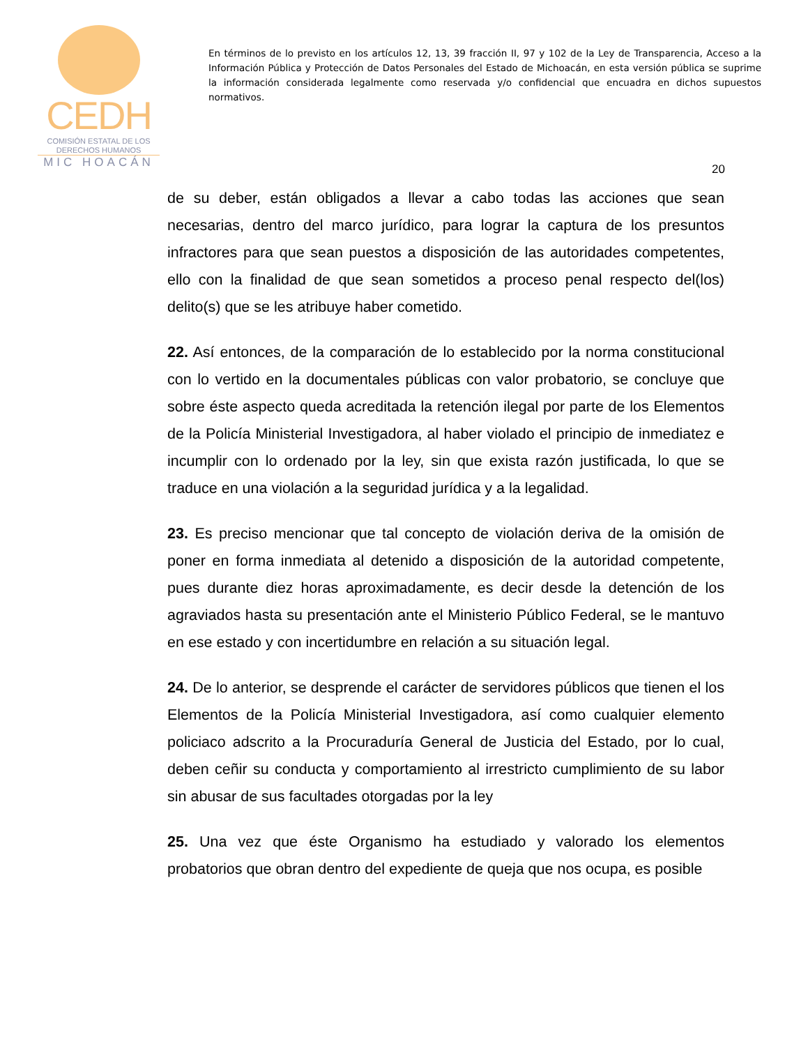CEDH
COMISIÓN ESTATAL DE LOS
DERECHOS HUMANOS
MIC HOACÁN
En términos de lo previsto en los artículos 12, 13, 39 fracción II, 97 y 102 de la Ley de Transparencia, Acceso a la Información Pública y Protección de Datos Personales del Estado de Michoacán, en esta versión pública se suprime la información considerada legalmente como reservada y/o confidencial que encuadra en dichos supuestos normativos.
20
de su deber, están obligados a llevar a cabo todas las acciones que sean necesarias, dentro del marco jurídico, para lograr la captura de los presuntos infractores para que sean puestos a disposición de las autoridades competentes, ello con la finalidad de que sean sometidos a proceso penal respecto del(los) delito(s) que se les atribuye haber cometido.
22. Así entonces, de la comparación de lo establecido por la norma constitucional con lo vertido en la documentales públicas con valor probatorio, se concluye que sobre éste aspecto queda acreditada la retención ilegal por parte de los Elementos de la Policía Ministerial Investigadora, al haber violado el principio de inmediatez e incumplir con lo ordenado por la ley, sin que exista razón justificada, lo que se traduce en una violación a la seguridad jurídica y a la legalidad.
23. Es preciso mencionar que tal concepto de violación deriva de la omisión de poner en forma inmediata al detenido a disposición de la autoridad competente, pues durante diez horas aproximadamente, es decir desde la detención de los agraviados hasta su presentación ante el Ministerio Público Federal, se le mantuvo en ese estado y con incertidumbre en relación a su situación legal.
24. De lo anterior, se desprende el carácter de servidores públicos que tienen el los Elementos de la Policía Ministerial Investigadora, así como cualquier elemento policiaco adscrito a la Procuraduría General de Justicia del Estado, por lo cual, deben ceñir su conducta y comportamiento al irrestricto cumplimiento de su labor sin abusar de sus facultades otorgadas por la ley
25. Una vez que éste Organismo ha estudiado y valorado los elementos probatorios que obran dentro del expediente de queja que nos ocupa, es posible